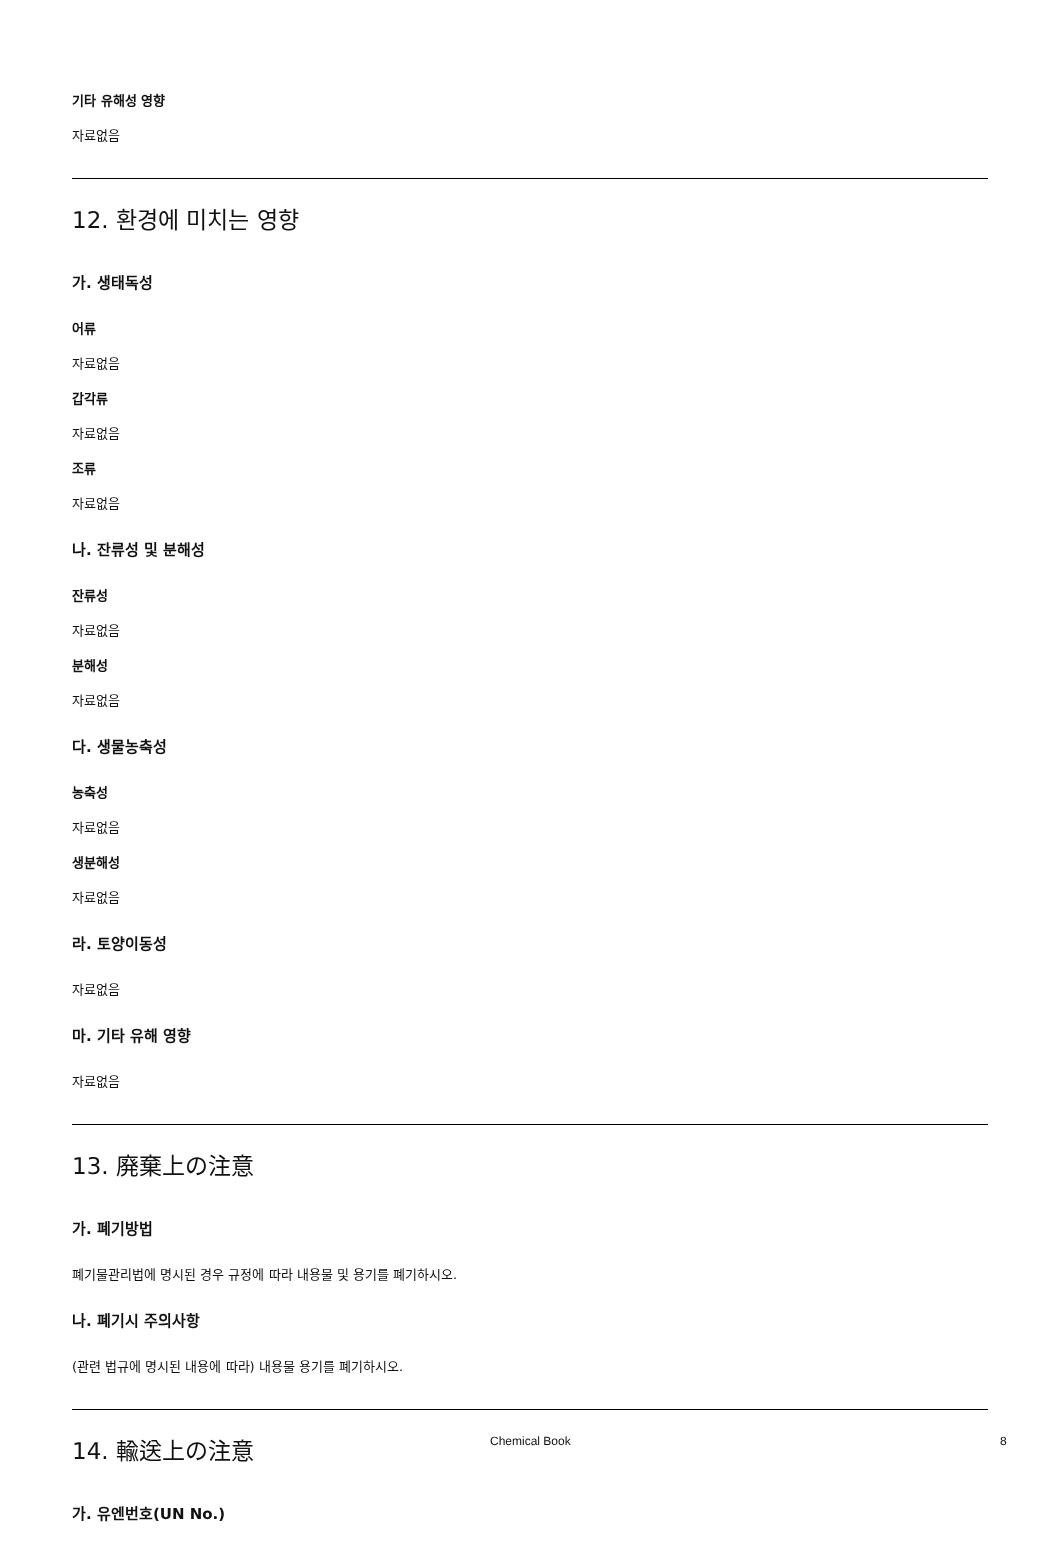기타 유해성 영향
자료없음
12. 환경에 미치는 영향
가. 생태독성
어류
자료없음
갑각류
자료없음
조류
자료없음
나. 잔류성 및 분해성
잔류성
자료없음
분해성
자료없음
다. 생물농축성
농축성
자료없음
생분해성
자료없음
라. 토양이동성
자료없음
마. 기타 유해 영향
자료없음
13. 廃棄上の注意
가. 폐기방법
폐기물관리법에 명시된 경우 규정에 따라 내용물 및 용기를 폐기하시오.
나. 폐기시 주의사항
(관련 법규에 명시된 내용에 따라) 내용물 용기를 폐기하시오.
14. 輸送上の注意
가. 유엔번호(UN No.)
Chemical Book 8